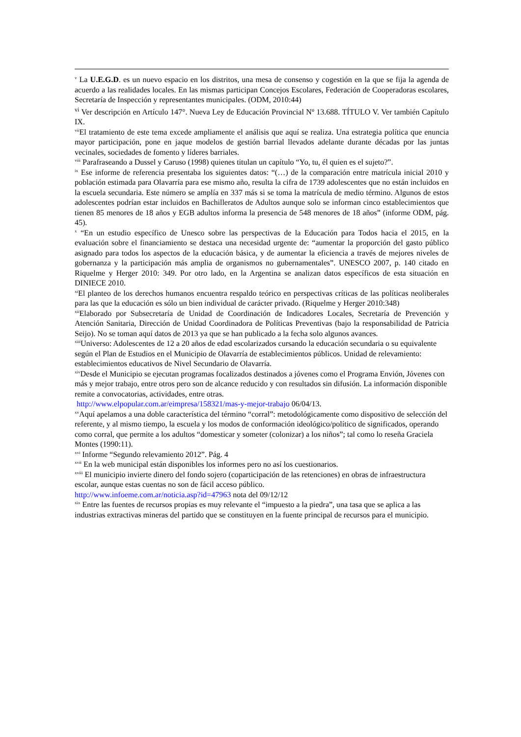<sup>v</sup> La U.E.G.D. es un nuevo espacio en los distritos, una mesa de consenso y cogestión en la que se fija la agenda de acuerdo a las realidades locales. En las mismas participan Concejos Escolares, Federación de Cooperadoras escolares, Secretaría de Inspección y representantes municipales. (ODM, 2010:44)
<sup>vi</sup> Ver descripción en Artículo 147°. Nueva Ley de Educación Provincial Nº 13.688. TÍTULO V. Ver también Capítulo IX.
<sup>vii</sup>El tratamiento de este tema excede ampliamente el análisis que aquí se realiza. Una estrategia política que enuncia mayor participación, pone en jaque modelos de gestión barrial llevados adelante durante décadas por las juntas vecinales, sociedades de fomento y líderes barriales.
<sup>viii</sup> Parafraseando a Dussel y Caruso (1998) quienes titulan un capítulo “Yo, tu, él quien es el sujeto?”.
<sup>ix</sup> Ese informe de referencia presentaba los siguientes datos: “(…) de la comparación entre matrícula inicial 2010 y población estimada para Olavarría para ese mismo año, resulta la cifra de 1739 adolescentes que no están incluidos en la escuela secundaria. Este número se amplía en 337 más si se toma la matrícula de medio término. Algunos de estos adolescentes podrían estar incluidos en Bachilleratos de Adultos aunque solo se informan cinco establecimientos que tienen 85 menores de 18 años y EGB adultos informa la presencia de 548 menores de 18 años” (informe ODM, pág. 45).
<sup>x</sup> “En un estudio específico de Unesco sobre las perspectivas de la Educación para Todos hacia el 2015, en la evaluación sobre el financiamiento se destaca una necesidad urgente de: “aumentar la proporción del gasto público asignado para todos los aspectos de la educación básica, y de aumentar la eficiencia a través de mejores niveles de gobernanza y la participación más amplia de organismos no gubernamentales”. UNESCO 2007, p. 140 citado en Riquelme y Herger 2010: 349. Por otro lado, en la Argentina se analizan datos específicos de esta situación en DINIECE 2010.
<sup>xi</sup>El planteo de los derechos humanos encuentra respaldo teórico en perspectivas críticas de las políticas neoliberales para las que la educación es sólo un bien individual de carácter privado. (Riquelme y Herger 2010:348)
<sup>xii</sup>Elaborado por Subsecretaría de Unidad de Coordinación de Indicadores Locales, Secretaría de Prevención y Atención Sanitaria, Dirección de Unidad Coordinadora de Políticas Preventivas (bajo la responsabilidad de Patricia Seijo). No se toman aquí datos de 2013 ya que se han publicado a la fecha solo algunos avances.
<sup>xiii</sup>Universo: Adolescentes de 12 a 20 años de edad escolarizados cursando la educación secundaria o su equivalente según el Plan de Estudios en el Municipio de Olavarría de establecimientos públicos. Unidad de relevamiento: establecimientos educativos de Nivel Secundario de Olavarría.
<sup>xiv</sup>Desde el Municipio se ejecutan programas focalizados destinados a jóvenes como el Programa Envión, Jóvenes con más y mejor trabajo, entre otros pero son de alcance reducido y con resultados sin difusión. La información disponible remite a convocatorias, actividades, entre otras.
http://www.elpopular.com.ar/eimpresa/158321/mas-y-mejor-trabajo 06/04/13.
<sup>xv</sup>Aquí apelamos a una doble característica del término “corral”: metodológicamente como dispositivo de selección del referente, y al mismo tiempo, la escuela y los modos de conformación ideológico/político de significados, operando como corral, que permite a los adultos “domesticar y someter (colonizar) a los niños”; tal como lo reseña Graciela Montes (1990:11).
<sup>xvi</sup> Informe “Segundo relevamiento 2012”. Pág. 4
<sup>xvii</sup> En la web municipal están disponibles los informes pero no así los cuestionarios.
<sup>xviii</sup> El municipio invierte dinero del fondo sojero (coparticipación de las retenciones) en obras de infraestructura escolar, aunque estas cuentas no son de fácil acceso público.
http://www.infoeme.com.ar/noticia.asp?id=47963 nota del 09/12/12
<sup>xix</sup> Entre las fuentes de recursos propias es muy relevante el “impuesto a la piedra”, una tasa que se aplica a las industrias extractivas mineras del partido que se constituyen en la fuente principal de recursos para el municipio.